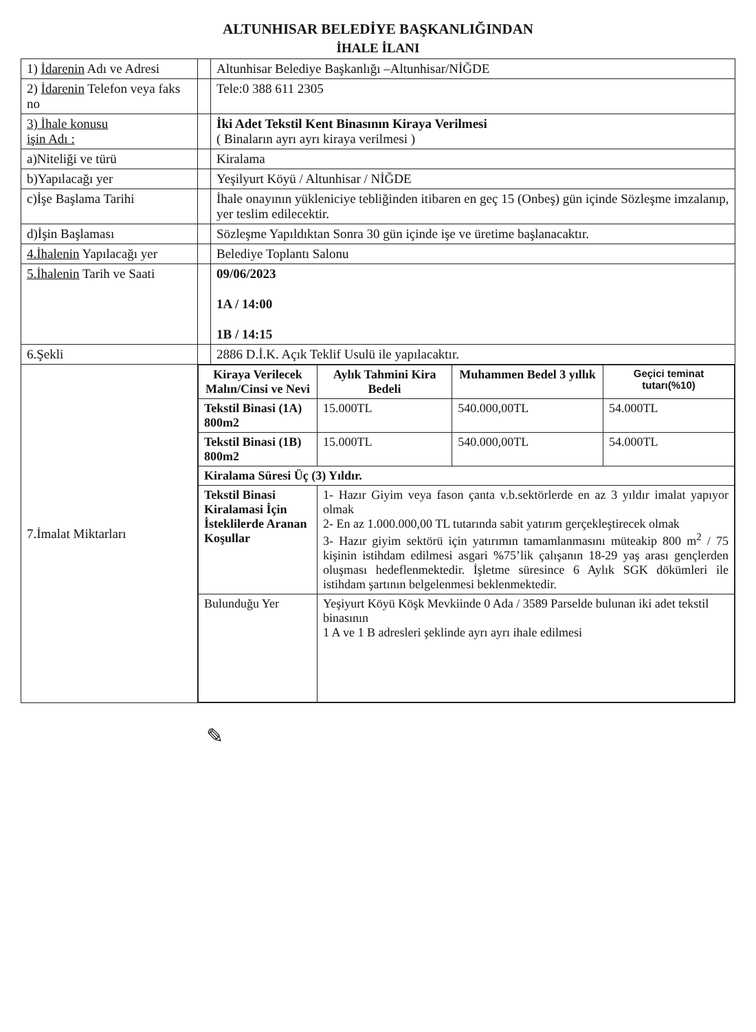ALTUNHISAR BELEDİYE BAŞKANLIĞINDAN
İHALE İLANI
| 1) İdarenin Adı ve Adresi | | Altunhisar Belediye Başkanlığı –Altunhisar/NİĞDE |
| 2) İdarenin Telefon veya faks no | | Tele:0 388 611 2305 |
| 3) İhale konusu işin Adı : | | İki Adet Tekstil Kent Binasının Kiraya Verilmesi ( Binaların ayrı ayrı kiraya verilmesi ) |
| a)Niteliği ve türü | | Kiralama |
| b)Yapılacağı yer | | Yeşilyurt Köyü / Altunhisar / NİĞDE |
| c)İşe Başlama Tarihi | | İhale onayının yükleniciye tebliğinden itibaren en geç 15 (Onbeş) gün içinde Sözleşme imzalanıp, yer teslim edilecektir. |
| d)İşin Başlaması | | Sözleşme Yapıldıktan Sonra 30 gün içinde işe ve üretime başlanacaktır. |
| 4.İhalenin Yapılacağı yer | | Belediye Toplantı Salonu |
| 5.İhalenin Tarih ve Saati | | 09/06/2023 1A / 14:00 1B / 14:15 |
| 6.Şekli | | 2886 D.İ.K. Açık Teklif Usulü ile yapılacaktır. |
| 7.İmalat Miktarları | / Kiraya Verilecek Malın/Cinsi ve Nevi / Aylık Tahmini Kira Bedeli / Muhammen Bedel 3 yıllık / Geçici teminat tutarı(%10) / / --- / --- / --- / --- / / Tekstil Binasi (1A) 800m2 / 15.000TL / 540.000,00TL / 54.000TL / / Tekstil Binasi (1B) 800m2 / 15.000TL / 540.000,00TL / 54.000TL / / Kiralama Süresi Üç (3) Yıldır. / / / / / Tekstil Binasi Kiralamasi İçin İsteklilerde Aranan Koşullar / 1- Hazır Giyim veya fason çanta v.b.sektörlerde en az 3 yıldır imalat yapıyor olmak 2- En az 1.000.000,00 TL tutarında sabit yatırım gerçekleştirecek olmak 3- Hazır giyim sektörü için yatırımın tamamlanmasını müteakip 800 m<sup>2</sup> / 75 kişinin istihdam edilmesi asgari %75’lik çalışanın 18-29 yaş arası gençlerden oluşması hedeflenmektedir. İşletme süresince 6 Aylık SGK dökümleri ile istihdam şartının belgelenmesi beklenmektedir. / / / / Bulunduğu Yer / Yeşiyurt Köyü Köşk Mevkiinde 0 Ada / 3589 Parselde bulunan iki adet tekstil binasının 1 A ve 1 B adresleri şeklinde ayrı ayrı ihale edilmesi / / / | |
✎